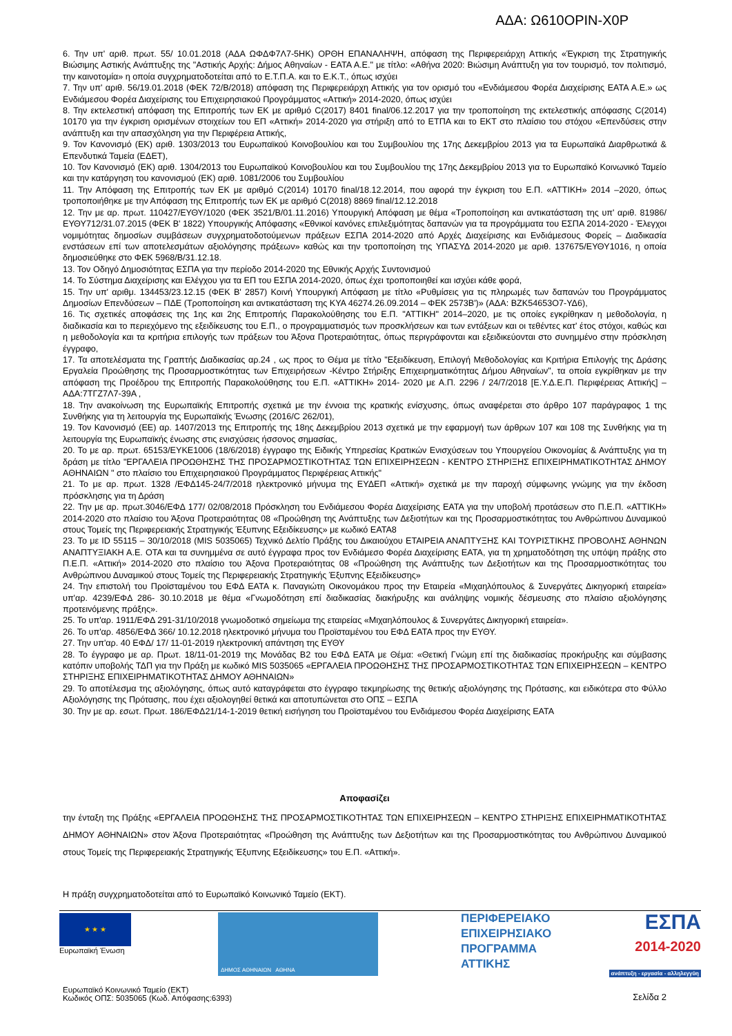ΑΔΑ: Ω610ΟΡΙΝ-Χ0Ρ
6. Την υπ' αριθ. πρωτ. 55/ 10.01.2018 (ΑΔΑ ΩΦΔΦ7Λ7-5ΗΚ) ΟΡΘΗ ΕΠΑΝΑΛΗΨΗ, απόφαση της Περιφερειάρχη Αττικής «Έγκριση της Στρατηγικής Βιώσιμης Αστικής Ανάπτυξης της "Αστικής Αρχής: Δήμος Αθηναίων - ΕΑΤΑ Α.Ε." με τίτλο: «Αθήνα 2020: Βιώσιμη Ανάπτυξη για τον τουρισμό, τον πολιτισμό, την καινοτομία» η οποία συγχρηματοδοτείται από το Ε.Τ.Π.Α. και το Ε.Κ.Τ., όπως ισχύει
7. Την υπ' αριθ. 56/19.01.2018 (ΦΕΚ 72/Β/2018) απόφαση της Περιφερειάρχη Αττικής για τον ορισμό του «Ενδιάμεσου Φορέα Διαχείρισης ΕΑΤΑ Α.Ε.» ως Ενδιάμεσου Φορέα Διαχείρισης του Επιχειρησιακού Προγράμματος «Αττική» 2014-2020, όπως ισχύει
8. Την εκτελεστική απόφαση της Επιτροπής των ΕΚ με αριθμό C(2017) 8401 final/06.12.2017 για την τροποποίηση της εκτελεστικής απόφασης C(2014) 10170 για την έγκριση ορισμένων στοιχείων του ΕΠ «Αττική» 2014-2020 για στήριξη από το ΕΤΠΑ και το ΕΚΤ στο πλαίσιο του στόχου «Επενδύσεις στην ανάπτυξη και την απασχόληση για την Περιφέρεια Αττικής,
9. Τον Κανονισμό (ΕΚ) αριθ. 1303/2013 του Ευρωπαϊκού Κοινοβουλίου και του Συμβουλίου της 17ης Δεκεμβρίου 2013 για τα Ευρωπαϊκά Διαρθρωτικά & Επενδυτικά Ταμεία (ΕΔΕΤ),
10. Τον Κανονισμό (ΕΚ) αριθ. 1304/2013 του Ευρωπαϊκού Κοινοβουλίου και του Συμβουλίου της 17ης Δεκεμβρίου 2013 για το Ευρωπαϊκό Κοινωνικό Ταμείο και την κατάργηση του κανονισμού (ΕΚ) αριθ. 1081/2006 του Συμβουλίου
11. Την Απόφαση της Επιτροπής των ΕΚ με αριθμό C(2014) 10170 final/18.12.2014, που αφορά την έγκριση του Ε.Π. «ΑΤΤΙΚΗ» 2014 –2020, όπως τροποποιήθηκε με την Απόφαση της Επιτροπής των ΕΚ με αριθμό C(2018) 8869 final/12.12.2018
12. Την με αρ. πρωτ. 110427/ΕΥΘΥ/1020 (ΦΕΚ 3521/Β/01.11.2016) Υπουργική Απόφαση με θέμα «Τροποποίηση και αντικατάσταση της υπ' αριθ. 81986/ΕΥΘΥ712/31.07.2015 (ΦΕΚ Β' 1822) Υπουργικής Απόφασης «Εθνικοί κανόνες επιλεξιμότητας δαπανών για τα προγράμματα του ΕΣΠΑ 2014-2020 - Έλεγχοι νομιμότητας δημοσίων συμβάσεων συγχρηματοδοτούμενων πράξεων ΕΣΠΑ 2014-2020 από Αρχές Διαχείρισης και Ενδιάμεσους Φορείς – Διαδικασία ενστάσεων επί των αποτελεσμάτων αξιολόγησης πράξεων» καθώς και την τροποποίηση της ΥΠΑΣΥΔ 2014-2020 με αριθ. 137675/ΕΥΘΥ1016, η οποία δημοσιεύθηκε στο ΦΕΚ 5968/Β/31.12.18.
13. Τον Οδηγό Δημοσιότητας ΕΣΠΑ για την περίοδο 2014-2020 της Εθνικής Αρχής Συντονισμού
14. Το Σύστημα Διαχείρισης και Ελέγχου για τα ΕΠ του ΕΣΠΑ 2014-2020, όπως έχει τροποποιηθεί και ισχύει κάθε φορά,
15. Την υπ' αριθμ. 134453/23.12.15 (ΦΕΚ Β' 2857) Κοινή Υπουργική Απόφαση με τίτλο «Ρυθμίσεις για τις πληρωμές των δαπανών του Προγράμματος Δημοσίων Επενδύσεων – ΠΔΕ (Τροποποίηση και αντικατάσταση της ΚΥΑ 46274.26.09.2014 – ΦΕΚ 2573Β')» (ΑΔΑ: ΒΖΚ54653Ο7-ΥΔ6),
16. Τις σχετικές αποφάσεις της 1ης και 2ης Επιτροπής Παρακολούθησης του Ε.Π. "ΑΤΤΙΚΗ" 2014–2020, με τις οποίες εγκρίθηκαν η μεθοδολογία, η διαδικασία και το περιεχόμενο της εξειδίκευσης του Ε.Π., ο προγραμματισμός των προσκλήσεων και των εντάξεων και οι τεθέντες κατ' έτος στόχοι, καθώς και η μεθοδολογία και τα κριτήρια επιλογής των πράξεων του Άξονα Προτεραιότητας, όπως περιγράφονται και εξειδικεύονται στο συνημμένο στην πρόσκληση έγγραφο,
17. Τα αποτελέσματα της Γραπτής Διαδικασίας αρ.24 , ως προς το Θέμα με τίτλο "Εξειδίκευση, Επιλογή Μεθοδολογίας και Κριτήρια Επιλογής της Δράσης Εργαλεία Προώθησης της Προσαρμοστικότητας των Επιχειρήσεων -Κέντρο Στήριξης Επιχειρηματικότητας Δήμου Αθηναίων", τα οποία εγκρίθηκαν με την απόφαση της Προέδρου της Επιτροπής Παρακολούθησης του Ε.Π. «ΑΤΤΙΚΗ» 2014- 2020 με Α.Π. 2296 / 24/7/2018 [Ε.Υ.Δ.Ε.Π. Περιφέρειας Αττικής] – ΑΔΑ:7ΤΓΖ7Λ7-39Α ,
18. Την ανακοίνωση της Ευρωπαϊκής Επιτροπής σχετικά με την έννοια της κρατικής ενίσχυσης, όπως αναφέρεται στο άρθρο 107 παράγραφος 1 της Συνθήκης για τη λειτουργία της Ευρωπαϊκής Ένωσης (2016/C 262/01),
19. Τον Κανονισμό (ΕΕ) αρ. 1407/2013 της Επιτροπής της 18ης Δεκεμβρίου 2013 σχετικά με την εφαρμογή των άρθρων 107 και 108 της Συνθήκης για τη λειτουργία της Ευρωπαϊκής ένωσης στις ενισχύσεις ήσσονος σημασίας,
20. Το με αρ. πρωτ. 65153/ΕΥΚΕ1006 (18/6/2018) έγγραφο της Ειδικής Υπηρεσίας Κρατικών Ενισχύσεων του Υπουργείου Οικονομίας & Ανάπτυξης για τη δράση με τίτλο "ΕΡΓΑΛΕΙΑ ΠΡΟΩΘΗΣΗΣ ΤΗΣ ΠΡΟΣΑΡΜΟΣΤΙΚΟΤΗΤΑΣ ΤΩΝ ΕΠΙΧΕΙΡΗΣΕΩΝ - ΚΕΝΤΡΟ ΣΤΗΡΙΞΗΣ ΕΠΙΧΕΙΡΗΜΑΤΙΚΟΤΗΤΑΣ ΔΗΜΟΥ ΑΘΗΝΑΙΩΝ " στο πλαίσιο του Επιχειρησιακού Προγράμματος Περιφέρειας Αττικής"
21. Το με αρ. πρωτ. 1328 /ΕΦΔ145-24/7/2018 ηλεκτρονικό μήνυμα της ΕΥΔΕΠ «Αττική» σχετικά με την παροχή σύμφωνης γνώμης για την έκδοση πρόσκλησης για τη Δράση
22. Την με αρ. πρωτ.3046/ΕΦΔ 177/ 02/08/2018 Πρόσκληση του Ενδιάμεσου Φορέα Διαχείρισης ΕΑΤΑ για την υποβολή προτάσεων στο Π.Ε.Π. «ΑΤΤΙΚΗ» 2014-2020 στο πλαίσιο του Άξονα Προτεραιότητας 08 «Προώθηση της Ανάπτυξης των Δεξιοτήτων και της Προσαρμοστικότητας του Ανθρώπινου Δυναμικού στους Τομείς της Περιφερειακής Στρατηγικής Έξυπνης Εξειδίκευσης» με κωδικό ΕΑΤΑ8
23. Το με ID 55115 – 30/10/2018 (MIS 5035065) Τεχνικό Δελτίο Πράξης του Δικαιούχου ΕΤΑΙΡΕΙΑ ΑΝΑΠΤΥΞΗΣ ΚΑΙ ΤΟΥΡΙΣΤΙΚΗΣ ΠΡΟΒΟΛΗΣ ΑΘΗΝΩΝ ΑΝΑΠΤΥΞΙΑΚΗ Α.Ε. ΟΤΑ και τα συνημμένα σε αυτό έγγραφα προς τον Ενδιάμεσο Φορέα Διαχείρισης ΕΑΤΑ, για τη χρηματοδότηση της υπόψη πράξης στο Π.Ε.Π. «Αττική» 2014-2020 στο πλαίσιο του Άξονα Προτεραιότητας 08 «Προώθηση της Ανάπτυξης των Δεξιοτήτων και της Προσαρμοστικότητας του Ανθρώπινου Δυναμικού στους Τομείς της Περιφερειακής Στρατηγικής Έξυπνης Εξειδίκευσης»
24. Την επιστολή του Προϊσταμένου του ΕΦΔ ΕΑΤΑ κ. Παναγιώτη Οικονομάκου προς την Εταιρεία «Μιχαηλόπουλος & Συνεργάτες Δικηγορική εταιρεία» υπ'αρ. 4239/ΕΦΔ 286- 30.10.2018 με θέμα «Γνωμοδότηση επί διαδικασίας διακήρυξης και ανάληψης νομικής δέσμευσης στο πλαίσιο αξιολόγησης προτεινόμενης πράξης».
25. Το υπ'αρ. 1911/ΕΦΔ 291-31/10/2018 γνωμοδοτικό σημείωμα της εταιρείας «Μιχαηλόπουλος & Συνεργάτες Δικηγορική εταιρεία».
26. Το υπ'αρ. 4856/ΕΦΔ 366/ 10.12.2018 ηλεκτρονικό μήνυμα του Προϊσταμένου του ΕΦΔ ΕΑΤΑ προς την ΕΥΘΥ.
27. Την υπ'αρ. 40 ΕΦΔ/ 17/ 11-01-2019 ηλεκτρονική απάντηση της ΕΥΘΥ
28. Το έγγραφο με αρ. Πρωτ. 18/11-01-2019 της Μονάδας Β2 του ΕΦΔ ΕΑΤΑ με Θέμα: «Θετική Γνώμη επί της διαδικασίας προκήρυξης και σύμβασης κατόπιν υποβολής ΤΔΠ για την Πράξη με κωδικό MIS 5035065 «ΕΡΓΑΛΕΙΑ ΠΡΟΩΘΗΣΗΣ ΤΗΣ ΠΡΟΣΑΡΜΟΣΤΙΚΟΤΗΤΑΣ ΤΩΝ ΕΠΙΧΕΙΡΗΣΕΩΝ – ΚΕΝΤΡΟ ΣΤΗΡΙΞΗΣ ΕΠΙΧΕΙΡΗΜΑΤΙΚΟΤΗΤΑΣ ΔΗΜΟΥ ΑΘΗΝΑΙΩΝ»
29. Το αποτέλεσμα της αξιολόγησης, όπως αυτό καταγράφεται στο έγγραφο τεκμηρίωσης της θετικής αξιολόγησης της Πρότασης, και ειδικότερα στο Φύλλο Αξιολόγησης της Πρότασης, που έχει αξιολογηθεί θετικά και αποτυπώνεται στο ΟΠΣ – ΕΣΠΑ
30. Την με αρ. εσωτ. Πρωτ. 186/ΕΦΔ21/14-1-2019 θετική εισήγηση του Προϊσταμένου του Ενδιάμεσου Φορέα Διαχείρισης ΕΑΤΑ
Αποφασίζει
την ένταξη της Πράξης «ΕΡΓΑΛΕΙΑ ΠΡΟΩΘΗΣΗΣ ΤΗΣ ΠΡΟΣΑΡΜΟΣΤΙΚΟΤΗΤΑΣ ΤΩΝ ΕΠΙΧΕΙΡΗΣΕΩΝ – ΚΕΝΤΡΟ ΣΤΗΡΙΞΗΣ ΕΠΙΧΕΙΡΗΜΑΤΙΚΟΤΗΤΑΣ ΔΗΜΟΥ ΑΘΗΝΑΙΩΝ» στον Άξονα Προτεραιότητας «Προώθηση της Ανάπτυξης των Δεξιοτήτων και της Προσαρμοστικότητας του Ανθρώπινου Δυναμικού στους Τομείς της Περιφερειακής Στρατηγικής Έξυπνης Εξειδίκευσης» του Ε.Π. «Αττική».
Η πράξη συγχρηματοδοτείται από το Ευρωπαϊκό Κοινωνικό Ταμείο (ΕΚΤ).
★ ★ ★
Ευρωπαϊκή Ένωση
ΔΗΜΟΣ ΑΘΗΝΑΙΩΝ ΑΘΗΝΑ
ΠΕΡΙΦΕΡΕΙΑΚΟ ΕΠΙΧΕΙΡΗΣΙΑΚΟ ΠΡΟΓΡΑΜΜΑ ΑΤΤΙΚΗΣ
ΕΣΠΑ
2014-2020
ανάπτυξη - εργασία - αλληλεγγύη
Ευρωπαϊκό Κοινωνικό Ταμείο (ΕΚΤ)
Κωδικός ΟΠΣ: 5035065 (Κωδ. Απόφασης:6393)
Σελίδα 2